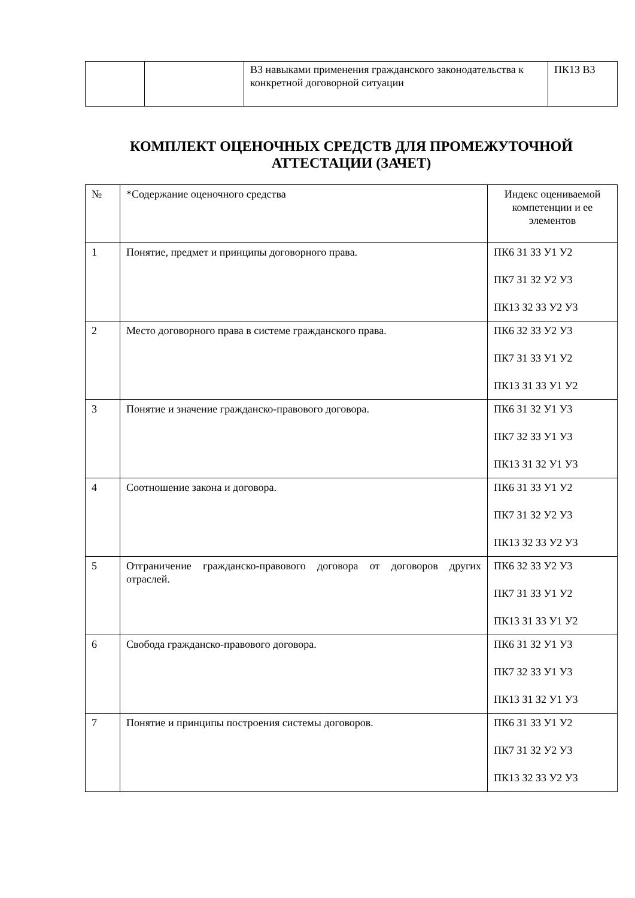| | | В3 навыками применения гражданского законодательства к конкретной договорной ситуации | ПК13 В3 |
КОМПЛЕКТ ОЦЕНОЧНЫХ СРЕДСТВ ДЛЯ ПРОМЕЖУТОЧНОЙ АТТЕСТАЦИИ (ЗАЧЕТ)
| № | *Содержание оценочного средства | Индекс оцениваемой компетенции и ее элементов |
| 1 | Понятие, предмет и принципы договорного права. | ПК6 З1 З3 У1 У2 ПК7 З1 З2 У2 У3 ПК13 З2 З3 У2 У3 |
| 2 | Место договорного права в системе гражданского права. | ПК6 З2 З3 У2 У3 ПК7 З1 З3 У1 У2 ПК13 З1 З3 У1 У2 |
| 3 | Понятие и значение гражданско-правового договора. | ПК6 З1 З2 У1 У3 ПК7 З2 З3 У1 У3 ПК13 З1 З2 У1 У3 |
| 4 | Соотношение закона и договора. | ПК6 З1 З3 У1 У2 ПК7 З1 З2 У2 У3 ПК13 З2 З3 У2 У3 |
| 5 | Отграничение гражданско-правового договора от договоров других отраслей. | ПК6 З2 З3 У2 У3 ПК7 З1 З3 У1 У2 ПК13 З1 З3 У1 У2 |
| 6 | Свобода гражданско-правового договора. | ПК6 З1 З2 У1 У3 ПК7 З2 З3 У1 У3 ПК13 З1 З2 У1 У3 |
| 7 | Понятие и принципы построения системы договоров. | ПК6 З1 З3 У1 У2 ПК7 З1 З2 У2 У3 ПК13 З2 З3 У2 У3 |